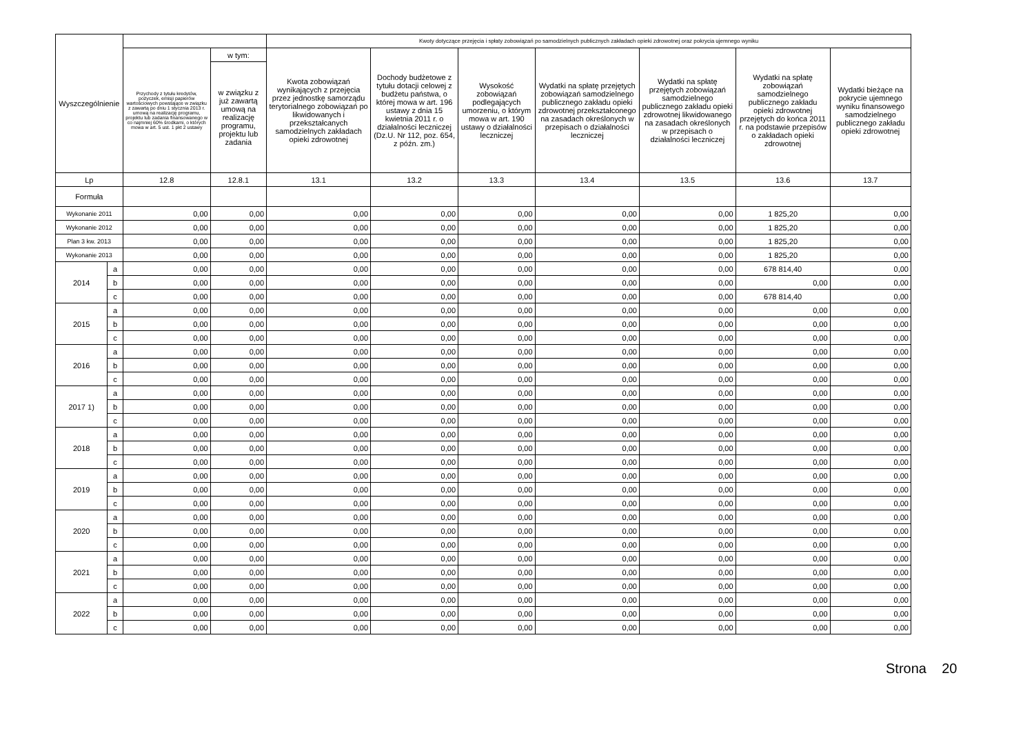| Wyszczególnienie | | | | Kwoty dotyczące przejęcia i spłaty zobowiązań po samodzielnych publicznych zakładach opieki zdrowotnej oraz pokrycia ujemnego wyniku | | | | | | |
| --- | --- | --- | --- | --- | --- | --- | --- | --- | --- | --- |
| | | Przychody z tytułu kredytów, pożyczek, emisji papierów wartościowych powstające w związku z zawartą po dniu 1 stycznia 2013 r. umową na realizację programu, projektu lub zadania finansowanego w co najmniej 60% środkami, o których mowa w art. 5 ust. 1 pkt 2 ustawy | w tym: | Kwota zobowiązań wynikających z przejęcia przez jednostkę samorządu terytorialnego zobowiązań po likwidowanych i przekształcanych samodzielnych zakładach opieki zdrowotnej | Dochody budżetowe z tytułu dotacji celowej z budżetu państwa, o której mowa w art. 196 ustawy z dnia 15 kwietnia 2011 r. o działalności leczniczej (Dz.U. Nr 112, poz. 654, z późn. zm.) | Wysokość zobowiązań podlegających umorzeniu, o którym mowa w art. 190 ustawy o działalności leczniczej | Wydatki na spłatę przejętych zobowiązań samodzielnego publicznego zakładu opieki zdrowotnej przekształconego na zasadach określonych w przepisach o działalności leczniczej | Wydatki na spłatę przejętych zobowiązań samodzielnego publicznego zakładu opieki zdrowotnej likwidowanego na zasadach określonych w przepisach o działalności leczniczej | Wydatki na spłatę zobowiązań samodzielnego publicznego zakładu opieki zdrowotnej przejętych do końca 2011 r. na podstawie przepisów o zakładach opieki zdrowotnej | Wydatki bieżące na pokrycie ujemnego wyniku finansowego samodzielnego publicznego zakładu opieki zdrowotnej |
| | | | w związku z już zawartą umową na realizację programu, projektu lub zadania | | | | | | | |
| Lp | | 12.8 | 12.8.1 | 13.1 | 13.2 | 13.3 | 13.4 | 13.5 | 13.6 | 13.7 |
| Formuła | | | | | | | | | | |
| Wykonanie 2011 | | 0,00 | 0,00 | 0,00 | 0,00 | 0,00 | 0,00 | 0,00 | 1 825,20 | 0,00 |
| Wykonanie 2012 | | 0,00 | 0,00 | 0,00 | 0,00 | 0,00 | 0,00 | 0,00 | 1 825,20 | 0,00 |
| Plan 3 kw. 2013 | | 0,00 | 0,00 | 0,00 | 0,00 | 0,00 | 0,00 | 0,00 | 1 825,20 | 0,00 |
| Wykonanie 2013 | | 0,00 | 0,00 | 0,00 | 0,00 | 0,00 | 0,00 | 0,00 | 1 825,20 | 0,00 |
| 2014 | a | 0,00 | 0,00 | 0,00 | 0,00 | 0,00 | 0,00 | 0,00 | 678 814,40 | 0,00 |
| | b | 0,00 | 0,00 | 0,00 | 0,00 | 0,00 | 0,00 | 0,00 | 0,00 | 0,00 |
| | c | 0,00 | 0,00 | 0,00 | 0,00 | 0,00 | 0,00 | 0,00 | 678 814,40 | 0,00 |
| 2015 | a | 0,00 | 0,00 | 0,00 | 0,00 | 0,00 | 0,00 | 0,00 | 0,00 | 0,00 |
| | b | 0,00 | 0,00 | 0,00 | 0,00 | 0,00 | 0,00 | 0,00 | 0,00 | 0,00 |
| | c | 0,00 | 0,00 | 0,00 | 0,00 | 0,00 | 0,00 | 0,00 | 0,00 | 0,00 |
| 2016 | a | 0,00 | 0,00 | 0,00 | 0,00 | 0,00 | 0,00 | 0,00 | 0,00 | 0,00 |
| | b | 0,00 | 0,00 | 0,00 | 0,00 | 0,00 | 0,00 | 0,00 | 0,00 | 0,00 |
| | c | 0,00 | 0,00 | 0,00 | 0,00 | 0,00 | 0,00 | 0,00 | 0,00 | 0,00 |
| 2017 1) | a | 0,00 | 0,00 | 0,00 | 0,00 | 0,00 | 0,00 | 0,00 | 0,00 | 0,00 |
| | b | 0,00 | 0,00 | 0,00 | 0,00 | 0,00 | 0,00 | 0,00 | 0,00 | 0,00 |
| | c | 0,00 | 0,00 | 0,00 | 0,00 | 0,00 | 0,00 | 0,00 | 0,00 | 0,00 |
| 2018 | a | 0,00 | 0,00 | 0,00 | 0,00 | 0,00 | 0,00 | 0,00 | 0,00 | 0,00 |
| | b | 0,00 | 0,00 | 0,00 | 0,00 | 0,00 | 0,00 | 0,00 | 0,00 | 0,00 |
| | c | 0,00 | 0,00 | 0,00 | 0,00 | 0,00 | 0,00 | 0,00 | 0,00 | 0,00 |
| 2019 | a | 0,00 | 0,00 | 0,00 | 0,00 | 0,00 | 0,00 | 0,00 | 0,00 | 0,00 |
| | b | 0,00 | 0,00 | 0,00 | 0,00 | 0,00 | 0,00 | 0,00 | 0,00 | 0,00 |
| | c | 0,00 | 0,00 | 0,00 | 0,00 | 0,00 | 0,00 | 0,00 | 0,00 | 0,00 |
| 2020 | a | 0,00 | 0,00 | 0,00 | 0,00 | 0,00 | 0,00 | 0,00 | 0,00 | 0,00 |
| | b | 0,00 | 0,00 | 0,00 | 0,00 | 0,00 | 0,00 | 0,00 | 0,00 | 0,00 |
| | c | 0,00 | 0,00 | 0,00 | 0,00 | 0,00 | 0,00 | 0,00 | 0,00 | 0,00 |
| 2021 | a | 0,00 | 0,00 | 0,00 | 0,00 | 0,00 | 0,00 | 0,00 | 0,00 | 0,00 |
| | b | 0,00 | 0,00 | 0,00 | 0,00 | 0,00 | 0,00 | 0,00 | 0,00 | 0,00 |
| | c | 0,00 | 0,00 | 0,00 | 0,00 | 0,00 | 0,00 | 0,00 | 0,00 | 0,00 |
| 2022 | a | 0,00 | 0,00 | 0,00 | 0,00 | 0,00 | 0,00 | 0,00 | 0,00 | 0,00 |
| | b | 0,00 | 0,00 | 0,00 | 0,00 | 0,00 | 0,00 | 0,00 | 0,00 | 0,00 |
| | c | 0,00 | 0,00 | 0,00 | 0,00 | 0,00 | 0,00 | 0,00 | 0,00 | 0,00 |
Strona 20